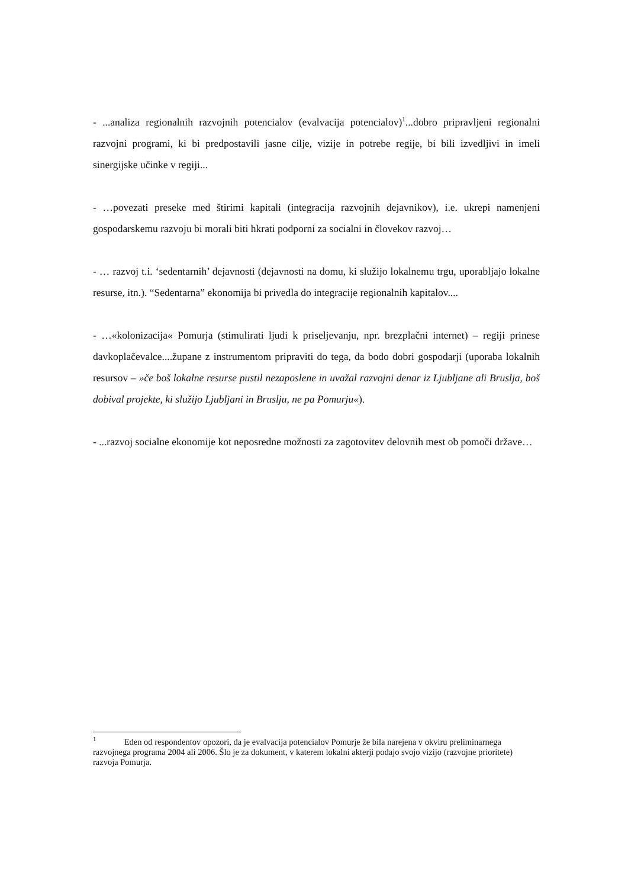- ...analiza regionalnih razvojnih potencialov (evalvacija potencialov)<sup>1</sup>...dobro pripravljeni regionalni razvojni programi, ki bi predpostavili jasne cilje, vizije in potrebe regije, bi bili izvedljivi in imeli sinergijske učinke v regiji...
- …povezati preseke med štirimi kapitali (integracija razvojnih dejavnikov), i.e. ukrepi namenjeni gospodarskemu razvoju bi morali biti hkrati podporni za socialni in človekov razvoj…
- … razvoj t.i. ‘sedentarnih’ dejavnosti (dejavnosti na domu, ki služijo lokalnemu trgu, uporabljajo lokalne resurse, itn.). “Sedentarna” ekonomija bi privedla do integracije regionalnih kapitalov....
- …«kolonizacija« Pomurja (stimulirati ljudi k priseljevanju, npr. brezplačni internet) – regiji prinese davkoplačevalce....župane z instrumentom pripraviti do tega, da bodo dobri gospodarji (uporaba lokalnih resursov – »če boš lokalne resurse pustil nezaposlene in uvažal razvojni denar iz Ljubljane ali Bruslja, boš dobival projekte, ki služijo Ljubljani in Bruslju, ne pa Pomurju«).
- ...razvoj socialne ekonomije kot neposredne možnosti za zagotovitev delovnih mest ob pomoči države…
<sup>1</sup> Eden od respondentov opozori, da je evalvacija potencialov Pomurje že bila narejena v okviru preliminarnega razvojnega programa 2004 ali 2006. Šlo je za dokument, v katerem lokalni akterji podajo svojo vizijo (razvojne prioritete) razvoja Pomurja.